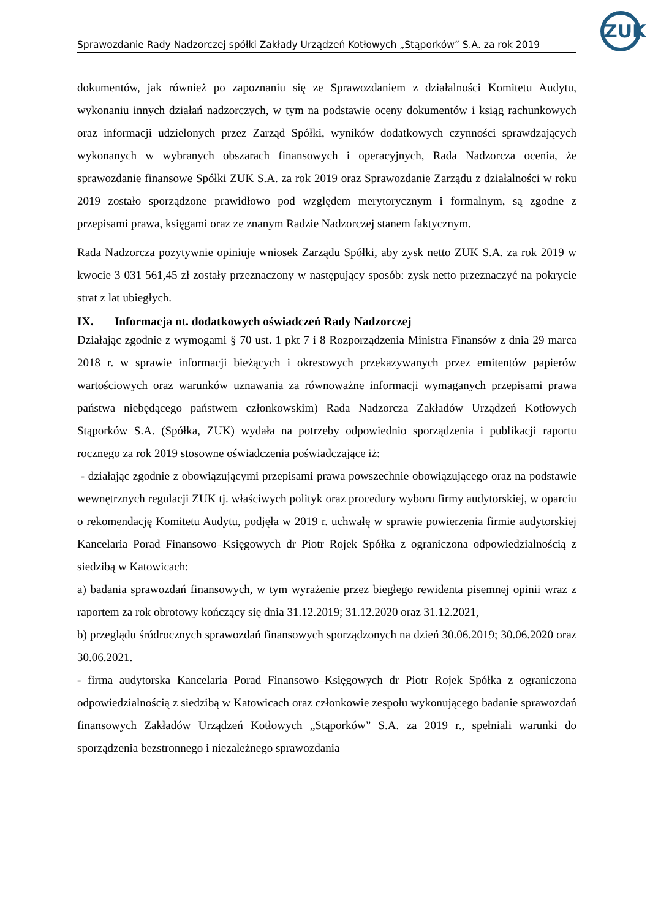ZUK
Sprawozdanie Rady Nadzorczej spółki Zakłady Urządzeń Kotłowych „Stąporków” S.A. za rok 2019
dokumentów, jak również po zapoznaniu się ze Sprawozdaniem z działalności Komitetu Audytu, wykonaniu innych działań nadzorczych, w tym na podstawie oceny dokumentów i ksiąg rachunkowych oraz informacji udzielonych przez Zarząd Spółki, wyników dodatkowych czynności sprawdzających wykonanych w wybranych obszarach finansowych i operacyjnych, Rada Nadzorcza ocenia, że sprawozdanie finansowe Spółki ZUK S.A. za rok 2019 oraz Sprawozdanie Zarządu z działalności w roku 2019 zostało sporządzone prawidłowo pod względem merytorycznym i formalnym, są zgodne z przepisami prawa, księgami oraz ze znanym Radzie Nadzorczej stanem faktycznym.
Rada Nadzorcza pozytywnie opiniuje wniosek Zarządu Spółki, aby zysk netto ZUK S.A. za rok 2019 w kwocie 3 031 561,45 zł zostały przeznaczony w następujący sposób: zysk netto przeznaczyć na pokrycie strat z lat ubiegłych.
IX. Informacja nt. dodatkowych oświadczeń Rady Nadzorczej
Działając zgodnie z wymogami § 70 ust. 1 pkt 7 i 8 Rozporządzenia Ministra Finansów z dnia 29 marca 2018 r. w sprawie informacji bieżących i okresowych przekazywanych przez emitentów papierów wartościowych oraz warunków uznawania za równoważne informacji wymaganych przepisami prawa państwa niebędącego państwem członkowskim) Rada Nadzorcza Zakładów Urządzeń Kotłowych Stąporków S.A. (Spółka, ZUK) wydała na potrzeby odpowiednio sporządzenia i publikacji raportu rocznego za rok 2019 stosowne oświadczenia poświadczające iż:
- działając zgodnie z obowiązującymi przepisami prawa powszechnie obowiązującego oraz na podstawie wewnętrznych regulacji ZUK tj. właściwych polityk oraz procedury wyboru firmy audytorskiej, w oparciu o rekomendację Komitetu Audytu, podjęła w 2019 r. uchwałę w sprawie powierzenia firmie audytorskiej Kancelaria Porad Finansowo–Księgowych dr Piotr Rojek Spółka z ograniczona odpowiedzialnością z siedzibą w Katowicach:
a) badania sprawozdań finansowych, w tym wyrażenie przez biegłego rewidenta pisemnej opinii wraz z raportem za rok obrotowy kończący się dnia 31.12.2019; 31.12.2020 oraz 31.12.2021,
b) przeglądu śródrocznych sprawozdań finansowych sporządzonych na dzień 30.06.2019; 30.06.2020 oraz 30.06.2021.
- firma audytorska Kancelaria Porad Finansowo–Księgowych dr Piotr Rojek Spółka z ograniczona odpowiedzialnością z siedzibą w Katowicach oraz członkowie zespołu wykonującego badanie sprawozdań finansowych Zakładów Urządzeń Kotłowych „Stąporków” S.A. za 2019 r., spełniali warunki do sporządzenia bezstronnego i niezależnego sprawozdania